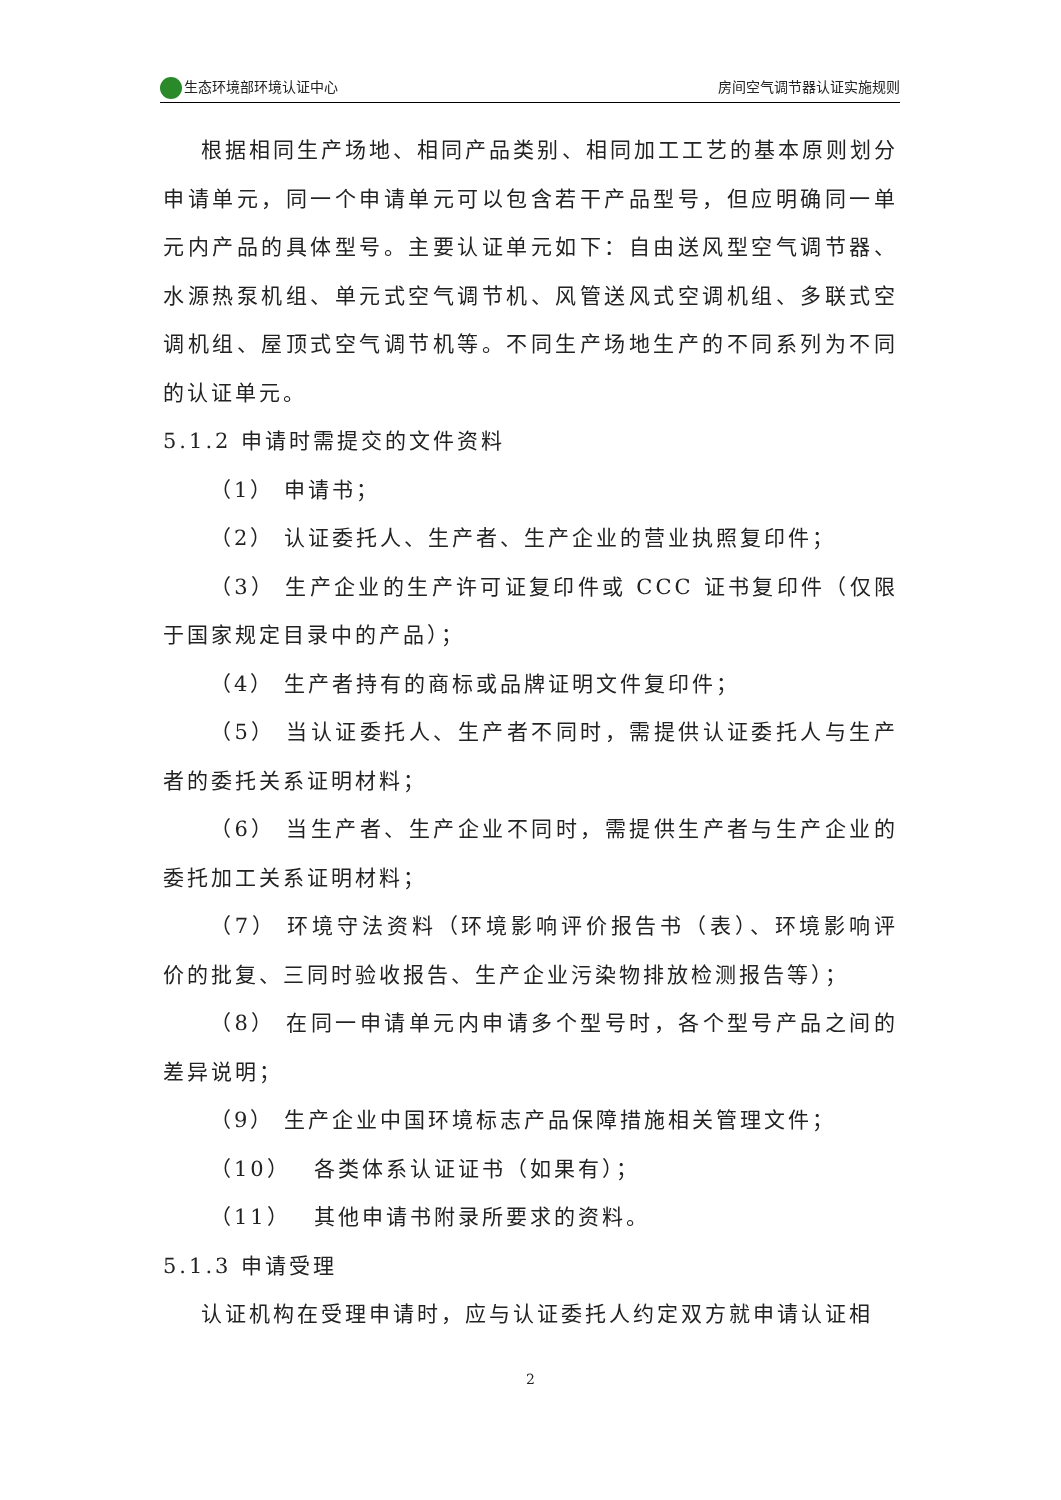生态环境部环境认证中心 房间空气调节器认证实施规则
根据相同生产场地、相同产品类别、相同加工工艺的基本原则划分申请单元，同一个申请单元可以包含若干产品型号，但应明确同一单元内产品的具体型号。主要认证单元如下：自由送风型空气调节器、水源热泵机组、单元式空气调节机、风管送风式空调机组、多联式空调机组、屋顶式空气调节机等。不同生产场地生产的不同系列为不同的认证单元。
5.1.2 申请时需提交的文件资料
（1） 申请书；
（2） 认证委托人、生产者、生产企业的营业执照复印件；
（3） 生产企业的生产许可证复印件或 CCC 证书复印件（仅限于国家规定目录中的产品）；
（4） 生产者持有的商标或品牌证明文件复印件；
（5） 当认证委托人、生产者不同时，需提供认证委托人与生产者的委托关系证明材料；
（6） 当生产者、生产企业不同时，需提供生产者与生产企业的委托加工关系证明材料；
（7） 环境守法资料（环境影响评价报告书（表）、环境影响评价的批复、三同时验收报告、生产企业污染物排放检测报告等）；
（8） 在同一申请单元内申请多个型号时，各个型号产品之间的差异说明；
（9） 生产企业中国环境标志产品保障措施相关管理文件；
（10）　 各类体系认证证书（如果有）；
（11）　 其他申请书附录所要求的资料。
5.1.3 申请受理
认证机构在受理申请时，应与认证委托人约定双方就申请认证相
2